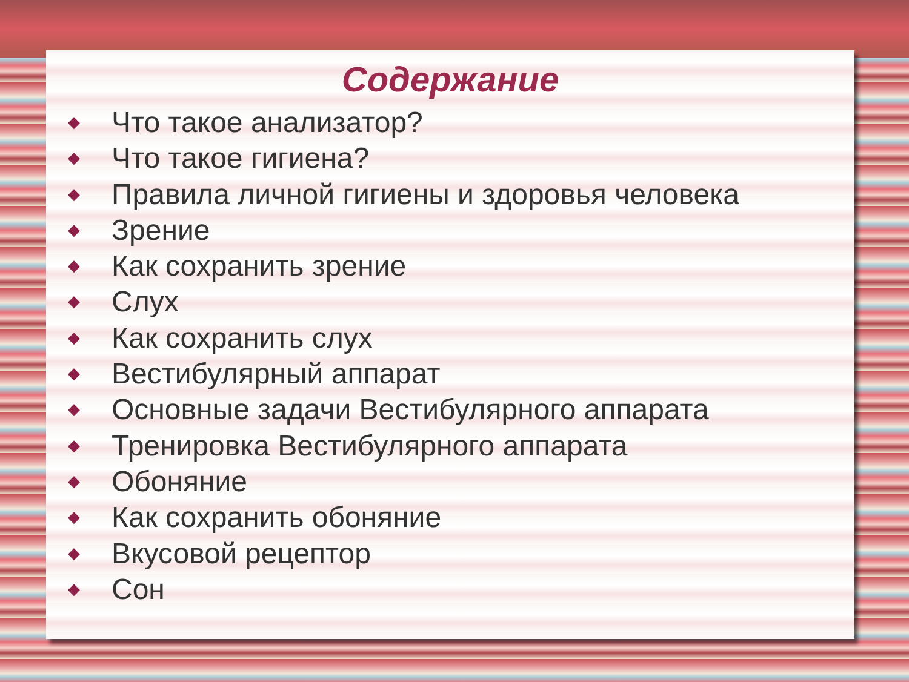Содержание
◆ Что такое анализатор?
◆ Что такое гигиена?
◆ Правила личной гигиены и здоровья человека
◆ Зрение
◆ Как сохранить зрение
◆ Слух
◆ Как сохранить слух
◆ Вестибулярный аппарат
◆ Основные задачи Вестибулярного аппарата
◆ Тренировка Вестибулярного аппарата
◆ Обоняние
◆ Как сохранить обоняние
◆ Вкусовой рецептор
◆ Сон